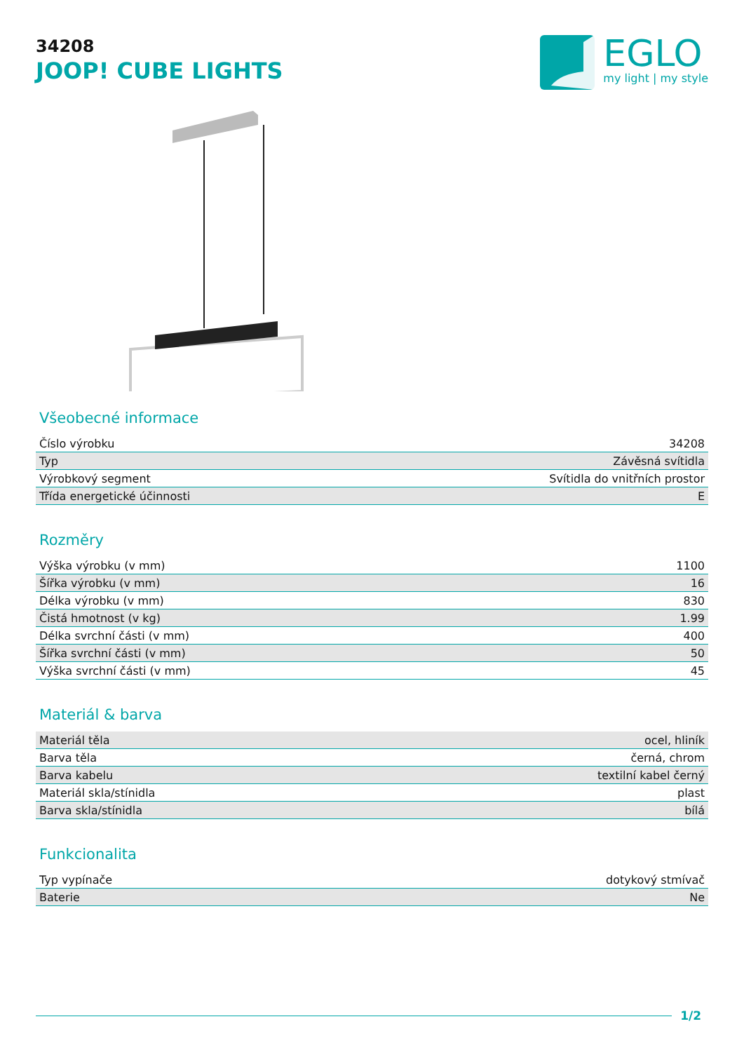34208
JOOP! CUBE LIGHTS
EGLO
my light | my style
Všeobecné informace
| Číslo výrobku | 34208 |
| Typ | Závěsná svítidla |
| Výrobkový segment | Svítidla do vnitřních prostor |
| Třída energetické účinnosti | E |
Rozměry
| Výška výrobku (v mm) | 1100 |
| Šířka výrobku (v mm) | 16 |
| Délka výrobku (v mm) | 830 |
| Čistá hmotnost (v kg) | 1.99 |
| Délka svrchní části (v mm) | 400 |
| Šířka svrchní části (v mm) | 50 |
| Výška svrchní části (v mm) | 45 |
Materiál & barva
| Materiál těla | ocel, hliník |
| Barva těla | černá, chrom |
| Barva kabelu | textilní kabel černý |
| Materiál skla/stínidla | plast |
| Barva skla/stínidla | bílá |
Funkcionalita
| Typ vypínače | dotykový stmívač |
| Baterie | Ne |
1/2